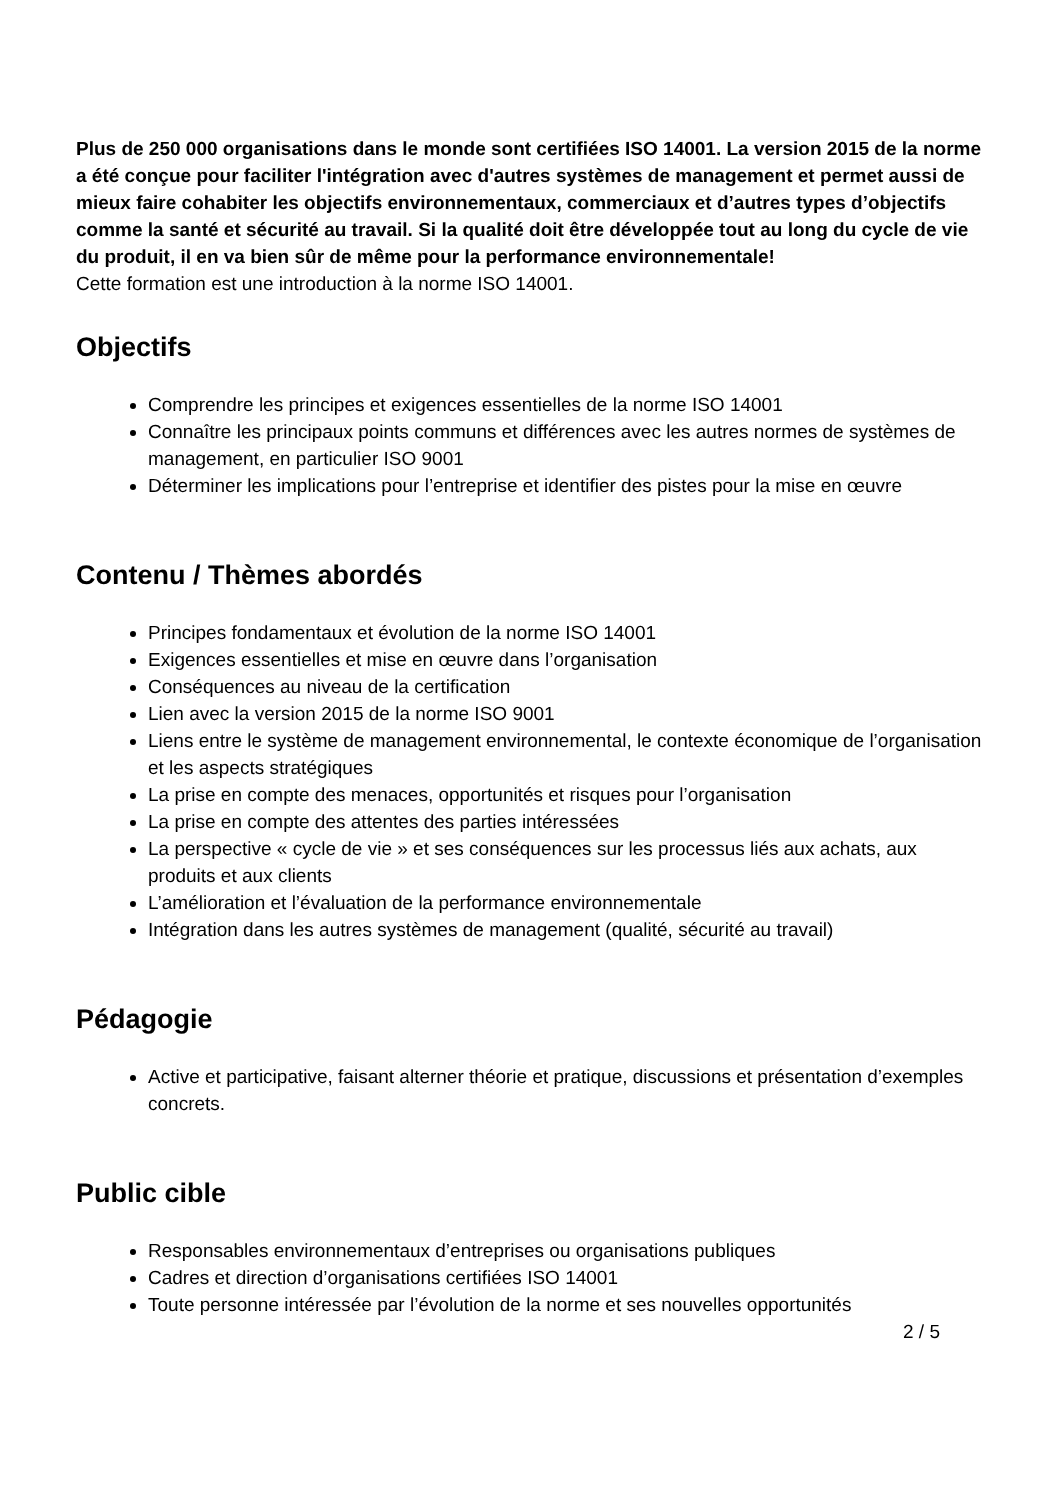Plus de 250 000 organisations dans le monde sont certifiées ISO 14001. La version 2015 de la norme a été conçue pour faciliter l'intégration avec d'autres systèmes de management et permet aussi de mieux faire cohabiter les objectifs environnementaux, commerciaux et d’autres types d’objectifs comme la santé et sécurité au travail. Si la qualité doit être développée tout au long du cycle de vie du produit, il en va bien sûr de même pour la performance environnementale!
Cette formation est une introduction à la norme ISO 14001.
Objectifs
Comprendre les principes et exigences essentielles de la norme ISO 14001
Connaître les principaux points communs et différences avec les autres normes de systèmes de management, en particulier ISO 9001
Déterminer les implications pour l’entreprise et identifier des pistes pour la mise en œuvre
Contenu / Thèmes abordés
Principes fondamentaux et évolution de la norme ISO 14001
Exigences essentielles et mise en œuvre dans l’organisation
Conséquences au niveau de la certification
Lien avec la version 2015 de la norme ISO 9001
Liens entre le système de management environnemental, le contexte économique de l’organisation et les aspects stratégiques
La prise en compte des menaces, opportunités et risques pour l’organisation
La prise en compte des attentes des parties intéressées
La perspective « cycle de vie » et ses conséquences sur les processus liés aux achats, aux produits et aux clients
L’amélioration et l’évaluation de la performance environnementale
Intégration dans les autres systèmes de management (qualité, sécurité au travail)
Pédagogie
Active et participative, faisant alterner théorie et pratique, discussions et présentation d’exemples concrets.
Public cible
Responsables environnementaux d’entreprises ou organisations publiques
Cadres et direction d’organisations certifiées ISO 14001
Toute personne intéressée par l’évolution de la norme et ses nouvelles opportunités
2 / 5